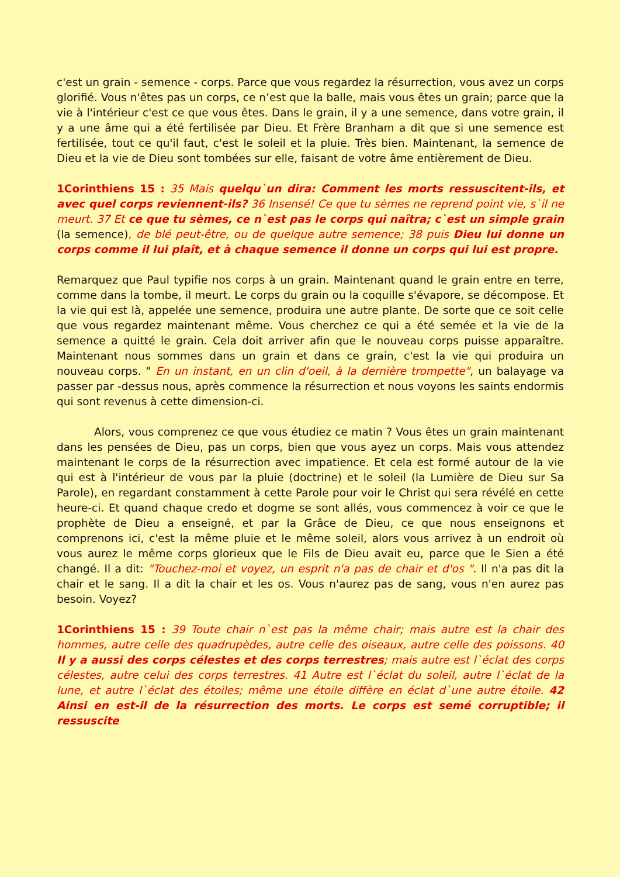c'est un grain - semence - corps. Parce que vous regardez la résurrection, vous avez un corps glorifié. Vous n'êtes pas un corps, ce n’est que la balle, mais vous êtes un grain; parce que la vie à l'intérieur c'est ce que vous êtes. Dans le grain, il y a une semence, dans votre grain, il y a une âme qui a été fertilisée par Dieu. Et Frère Branham a dit que si une semence est fertilisée, tout ce qu'il faut, c'est le soleil et la pluie. Très bien. Maintenant, la semence de Dieu et la vie de Dieu sont tombées sur elle, faisant de votre âme entièrement de Dieu.
1Corinthiens 15 : 35 Mais quelqu`un dira: Comment les morts ressuscitent-ils, et avec quel corps reviennent-ils? 36 Insensé! Ce que tu sèmes ne reprend point vie, s`il ne meurt. 37 Et ce que tu sèmes, ce n`est pas le corps qui naîtra; c`est un simple grain (la semence), de blé peut-être, ou de quelque autre semence; 38 puis Dieu lui donne un corps comme il lui plaît, et à chaque semence il donne un corps qui lui est propre.
Remarquez que Paul typifie nos corps à un grain. Maintenant quand le grain entre en terre, comme dans la tombe, il meurt. Le corps du grain ou la coquille s'évapore, se décompose. Et la vie qui est là, appelée une semence, produira une autre plante. De sorte que ce soit celle que vous regardez maintenant même. Vous cherchez ce qui a été semée et la vie de la semence a quitté le grain. Cela doit arriver afin que le nouveau corps puisse apparaître. Maintenant nous sommes dans un grain et dans ce grain, c'est la vie qui produira un nouveau corps. " En un instant, en un clin d'oeil, à la dernière trompette", un balayage va passer par -dessus nous, après commence la résurrection et nous voyons les saints endormis qui sont revenus à cette dimension-ci.
Alors, vous comprenez ce que vous étudiez ce matin ? Vous êtes un grain maintenant dans les pensées de Dieu, pas un corps, bien que vous ayez un corps. Mais vous attendez maintenant le corps de la résurrection avec impatience. Et cela est formé autour de la vie qui est à l'intérieur de vous par la pluie (doctrine) et le soleil (la Lumière de Dieu sur Sa Parole), en regardant constamment à cette Parole pour voir le Christ qui sera révélé en cette heure-ci. Et quand chaque credo et dogme se sont allés, vous commencez à voir ce que le prophète de Dieu a enseigné, et par la Grâce de Dieu, ce que nous enseignons et comprenons ici, c'est la même pluie et le même soleil, alors vous arrivez à un endroit où vous aurez le même corps glorieux que le Fils de Dieu avait eu, parce que le Sien a été changé. Il a dit: "Touchez-moi et voyez, un esprit n'a pas de chair et d'os ". Il n'a pas dit la chair et le sang. Il a dit la chair et les os. Vous n'aurez pas de sang, vous n'en aurez pas besoin. Voyez?
1Corinthiens 15 : 39 Toute chair n`est pas la même chair; mais autre est la chair des hommes, autre celle des quadrupèdes, autre celle des oiseaux, autre celle des poissons. 40 Il y a aussi des corps célestes et des corps terrestres; mais autre est l`éclat des corps célestes, autre celui des corps terrestres. 41 Autre est l`éclat du soleil, autre l`éclat de la lune, et autre l`éclat des étoiles; même une étoile diffère en éclat d`une autre étoile. 42 Ainsi en est-il de la résurrection des morts. Le corps est semé corruptible; il ressuscite